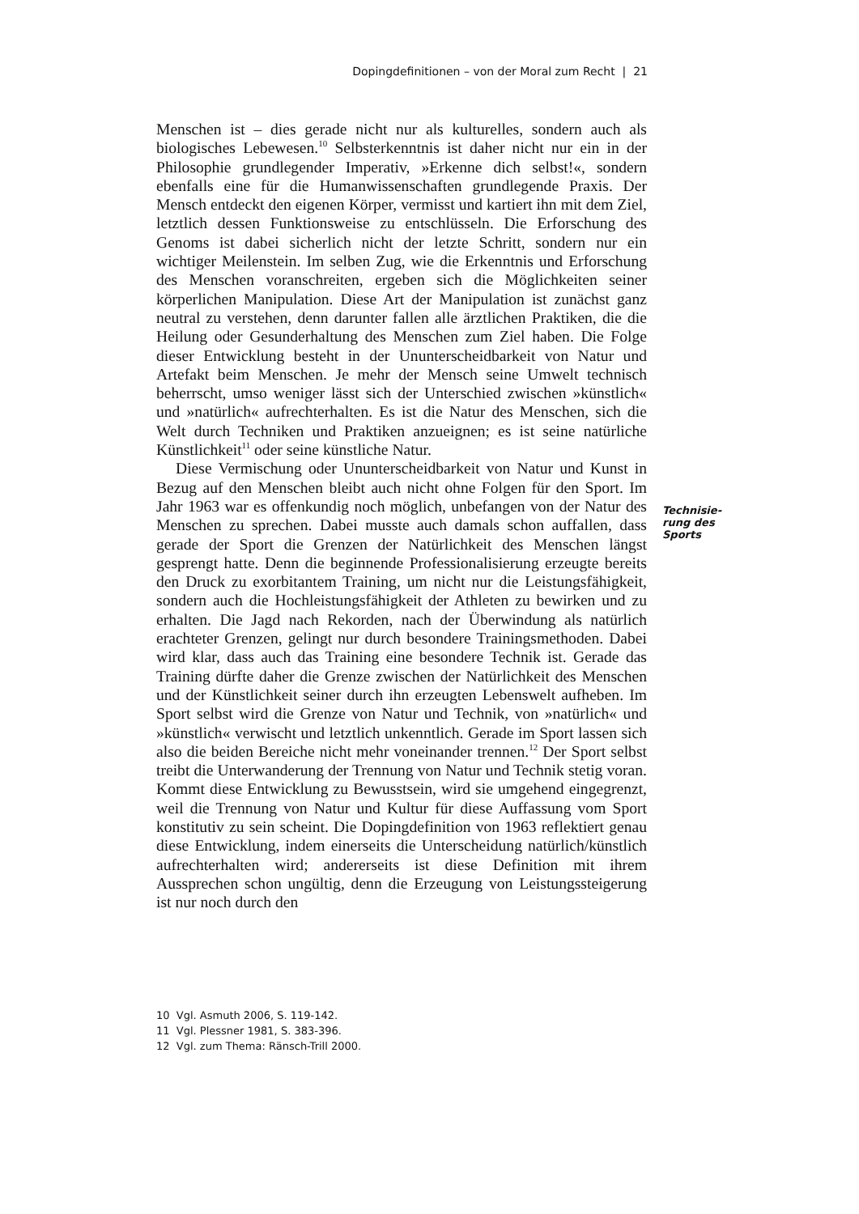Dopingdefinitionen – von der Moral zum Recht | 21
Menschen ist – dies gerade nicht nur als kulturelles, sondern auch als biologisches Lebewesen.<sup>10</sup> Selbsterkenntnis ist daher nicht nur ein in der Philosophie grundlegender Imperativ, »Erkenne dich selbst!«, sondern ebenfalls eine für die Humanwissenschaften grundlegende Praxis. Der Mensch entdeckt den eigenen Körper, vermisst und kartiert ihn mit dem Ziel, letztlich dessen Funktionsweise zu entschlüsseln. Die Erforschung des Genoms ist dabei sicherlich nicht der letzte Schritt, sondern nur ein wichtiger Meilenstein. Im selben Zug, wie die Erkenntnis und Erforschung des Menschen voranschreiten, ergeben sich die Möglichkeiten seiner körperlichen Manipulation. Diese Art der Manipulation ist zunächst ganz neutral zu verstehen, denn darunter fallen alle ärztlichen Praktiken, die die Heilung oder Gesunderhaltung des Menschen zum Ziel haben. Die Folge dieser Entwicklung besteht in der Ununterscheidbarkeit von Natur und Artefakt beim Menschen. Je mehr der Mensch seine Umwelt technisch beherrscht, umso weniger lässt sich der Unterschied zwischen »künstlich« und »natürlich« aufrechterhalten. Es ist die Natur des Menschen, sich die Welt durch Techniken und Praktiken anzueignen; es ist seine natürliche Künstlichkeit<sup>11</sup> oder seine künstliche Natur.
Diese Vermischung oder Ununterscheidbarkeit von Natur und Kunst in Bezug auf den Menschen bleibt auch nicht ohne Folgen für den Sport. Im Jahr 1963 war es offenkundig noch möglich, unbefangen von der Natur des Menschen zu sprechen. Dabei musste auch damals schon auffallen, dass gerade der Sport die Grenzen der Natürlichkeit des Menschen längst gesprengt hatte. Denn die beginnende Professionalisierung erzeugte bereits den Druck zu exorbitantem Training, um nicht nur die Leistungsfähigkeit, sondern auch die Hochleistungsfähigkeit der Athleten zu bewirken und zu erhalten. Die Jagd nach Rekorden, nach der Überwindung als natürlich erachteter Grenzen, gelingt nur durch besondere Trainingsmethoden. Dabei wird klar, dass auch das Training eine besondere Technik ist. Gerade das Training dürfte daher die Grenze zwischen der Natürlichkeit des Menschen und der Künstlichkeit seiner durch ihn erzeugten Lebenswelt aufheben. Im Sport selbst wird die Grenze von Natur und Technik, von »natürlich« und »künstlich« verwischt und letztlich unkenntlich. Gerade im Sport lassen sich also die beiden Bereiche nicht mehr voneinander trennen.<sup>12</sup> Der Sport selbst treibt die Unterwanderung der Trennung von Natur und Technik stetig voran. Kommt diese Entwicklung zu Bewusstsein, wird sie umgehend eingegrenzt, weil die Trennung von Natur und Kultur für diese Auffassung vom Sport konstitutiv zu sein scheint. Die Dopingdefinition von 1963 reflektiert genau diese Entwicklung, indem einerseits die Unterscheidung natürlich/künstlich aufrechterhalten wird; andererseits ist diese Definition mit ihrem Aussprechen schon ungültig, denn die Erzeugung von Leistungssteigerung ist nur noch durch den
Technisie-
rung des
Sports
10 Vgl. Asmuth 2006, S. 119-142.
11 Vgl. Plessner 1981, S. 383-396.
12 Vgl. zum Thema: Ränsch-Trill 2000.